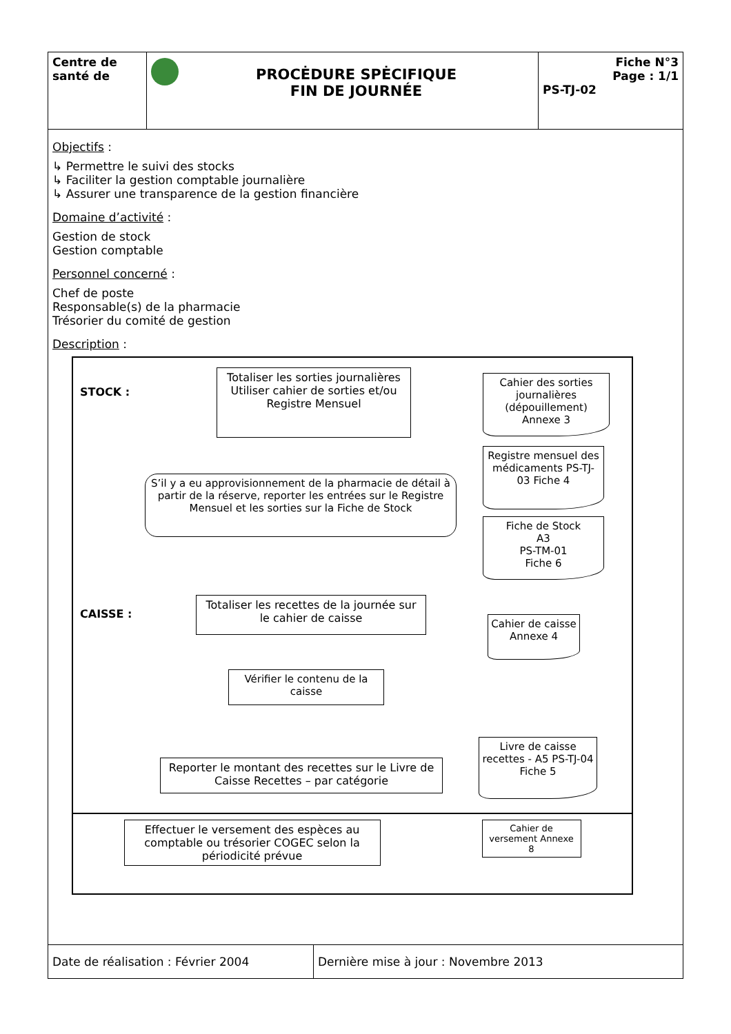| Centre de santé de | PROCĖDURE SPĖCIFIQUE FIN DE JOURNÉE | Fiche N°3 Page : 1/1 PS-TJ-02 |
Objectifs :
↳ Permettre le suivi des stocks
↳ Faciliter la gestion comptable journalière
↳ Assurer une transparence de la gestion financière
Domaine d’activité :
Gestion de stock
Gestion comptable
Personnel concerné :
Chef de poste
Responsable(s) de la pharmacie
Trésorier du comité de gestion
Description :
STOCK :
Totaliser les sorties journalières
Utiliser cahier de sorties et/ou Registre Mensuel
Cahier des sorties journalières (dépouillement) Annexe 3
Registre mensuel des médicaments PS-TJ-03 Fiche 4
S’il y a eu approvisionnement de la pharmacie de détail à partir de la réserve, reporter les entrées sur le Registre Mensuel et les sorties sur la Fiche de Stock
Fiche de Stock
A3
PS-TM-01
Fiche 6
CAISSE :
Totaliser les recettes de la journée sur le cahier de caisse
Cahier de caisse Annexe 4
Vérifier le contenu de la caisse
Livre de caisse recettes - A5 PS-TJ-04 Fiche 5
Reporter le montant des recettes sur le Livre de Caisse Recettes – par catégorie
Effectuer le versement des espèces au comptable ou trésorier COGEC selon la périodicité prévue
Cahier de versement Annexe 8
| Date de réalisation : Février 2004 | Dernière mise à jour : Novembre 2013 |